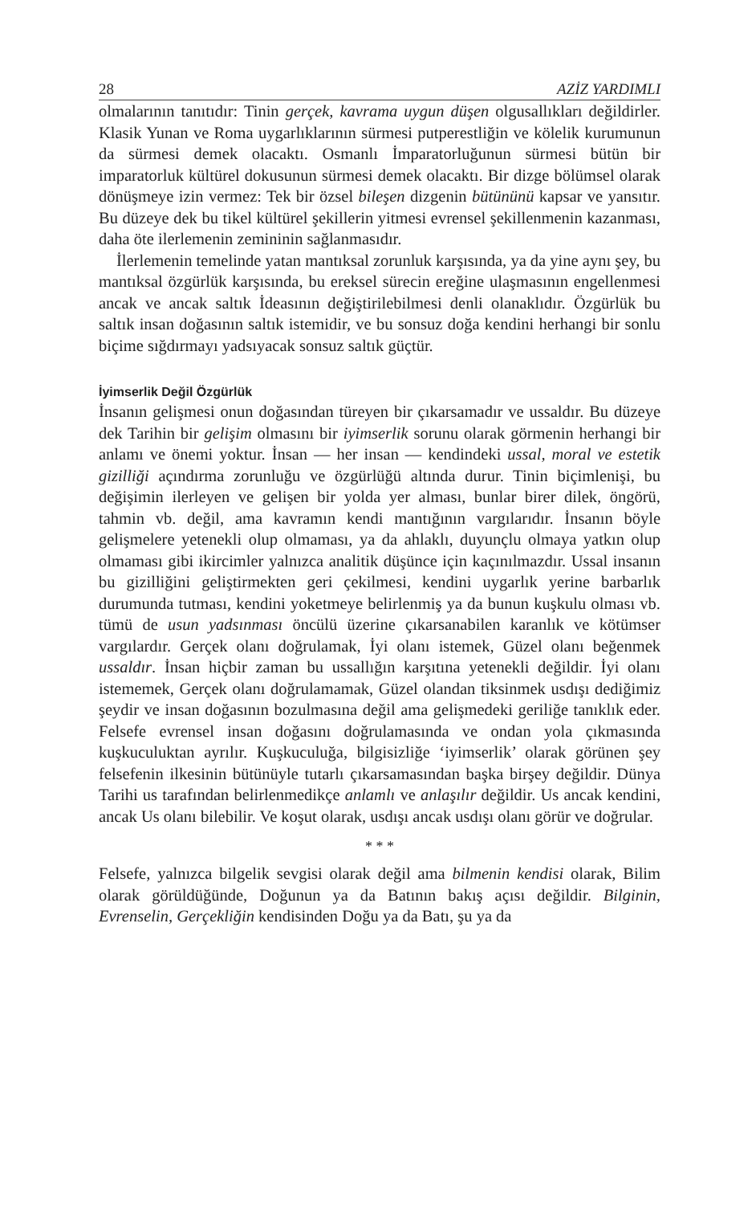28 AZİZ YARDIMLI
olmalarının tanıtıdır: Tinin gerçek, kavrama uygun düşen olgusallıkları değildirler. Klasik Yunan ve Roma uygarlıklarının sürmesi putperestliğin ve kölelik kurumunun da sürmesi demek olacaktı. Osmanlı İmparatorluğunun sürmesi bütün bir imparatorluk kültürel dokusunun sürmesi demek olacaktı. Bir dizge bölümsel olarak dönüşmeye izin vermez: Tek bir özsel bileşen dizgenin bütününü kapsar ve yansıtır. Bu düzeye dek bu tikel kültürel şekillerin yitmesi evrensel şekillenmenin kazanması, daha öte ilerlemenin zemininin sağlanmasıdır.
İlerlemenin temelinde yatan mantıksal zorunluk karşısında, ya da yine aynı şey, bu mantıksal özgürlük karşısında, bu ereksel sürecin ereğine ulaşmasının engellenmesi ancak ve ancak saltık İdeasının değiştirilebilmesi denli olanaklıdır. Özgürlük bu saltık insan doğasının saltık istemidir, ve bu sonsuz doğa kendini herhangi bir sonlu biçime sığdırmayı yadsıyacak sonsuz saltık güçtür.
İyimserlik Değil Özgürlük
İnsanın gelişmesi onun doğasından türeyen bir çıkarsamadır ve ussaldır. Bu düzeye dek Tarihin bir gelişim olmasını bir iyimserlik sorunu olarak görmenin herhangi bir anlamı ve önemi yoktur. İnsan — her insan — kendindeki ussal, moral ve estetik gizilliği açındırma zorunluğu ve özgürlüğü altında durur. Tinin biçimlenişi, bu değişimin ilerleyen ve gelişen bir yolda yer alması, bunlar birer dilek, öngörü, tahmin vb. değil, ama kavramın kendi mantığının vargılarıdır. İnsanın böyle gelişmelere yetenekli olup olmaması, ya da ahlaklı, duyunçlu olmaya yatkın olup olmaması gibi ikircimler yalnızca analitik düşünce için kaçınılmazdır. Ussal insanın bu gizilliğini geliştirmekten geri çekilmesi, kendini uygarlık yerine barbarlık durumunda tutması, kendini yoketmeye belirlenmiş ya da bunun kuşkulu olması vb. tümü de usun yadsınması öncülü üzerine çıkarsanabilen karanlık ve kötümser vargılardır. Gerçek olanı doğrulamak, İyi olanı istemek, Güzel olanı beğenmek ussaldır. İnsan hiçbir zaman bu ussallığın karşıtına yetenekli değildir. İyi olanı istememek, Gerçek olanı doğrulamamak, Güzel olandan tiksinmek usdışı dediğimiz şeydir ve insan doğasının bozulmasına değil ama gelişmedeki geriliğe tanıklık eder. Felsefe evrensel insan doğasını doğrulamasında ve ondan yola çıkmasında kuşkuculuktan ayrılır. Kuşkuculuğa, bilgisizliğe ‘iyimserlik’ olarak görünen şey felsefenin ilkesinin bütünüyle tutarlı çıkarsamasından başka birşey değildir. Dünya Tarihi us tarafından belirlenmedikçe anlamlı ve anlaşılır değildir. Us ancak kendini, ancak Us olanı bilebilir. Ve koşut olarak, usdışı ancak usdışı olanı görür ve doğrular.
* * *
Felsefe, yalnızca bilgelik sevgisi olarak değil ama bilmenin kendisi olarak, Bilim olarak görüldüğünde, Doğunun ya da Batının bakış açısı değildir. Bilginin, Evrenselin, Gerçekliğin kendisinden Doğu ya da Batı, şu ya da